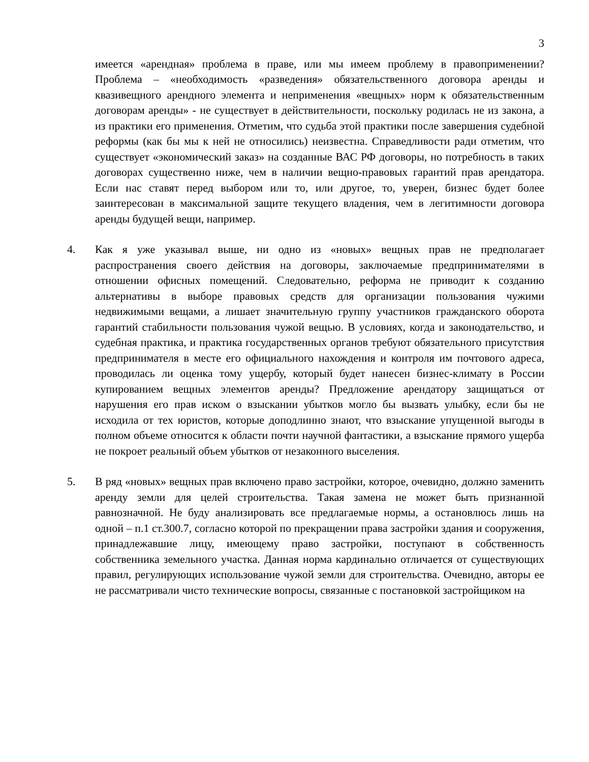3
имеется «арендная» проблема в праве, или мы имеем проблему в правоприменении? Проблема – «необходимость «разведения» обязательственного договора аренды и квазивещного арендного элемента и неприменения «вещных» норм к обязательственным договорам аренды» - не существует в действительности, поскольку родилась не из закона, а из практики его применения. Отметим, что судьба этой практики после завершения судебной реформы (как бы мы к ней не относились) неизвестна. Справедливости ради отметим, что существует «экономический заказ» на созданные ВАС РФ договоры, но потребность в таких договорах существенно ниже, чем в наличии вещно-правовых гарантий прав арендатора. Если нас ставят перед выбором или то, или другое, то, уверен, бизнес будет более заинтересован в максимальной защите текущего владения, чем в легитимности договора аренды будущей вещи, например.
4. Как я уже указывал выше, ни одно из «новых» вещных прав не предполагает распространения своего действия на договоры, заключаемые предпринимателями в отношении офисных помещений. Следовательно, реформа не приводит к созданию альтернативы в выборе правовых средств для организации пользования чужими недвижимыми вещами, а лишает значительную группу участников гражданского оборота гарантий стабильности пользования чужой вещью. В условиях, когда и законодательство, и судебная практика, и практика государственных органов требуют обязательного присутствия предпринимателя в месте его официального нахождения и контроля им почтового адреса, проводилась ли оценка тому ущербу, который будет нанесен бизнес-климату в России купированием вещных элементов аренды? Предложение арендатору защищаться от нарушения его прав иском о взыскании убытков могло бы вызвать улыбку, если бы не исходила от тех юристов, которые доподлинно знают, что взыскание упущенной выгоды в полном объеме относится к области почти научной фантастики, а взыскание прямого ущерба не покроет реальный объем убытков от незаконного выселения.
5. В ряд «новых» вещных прав включено право застройки, которое, очевидно, должно заменить аренду земли для целей строительства. Такая замена не может быть признанной равнозначной. Не буду анализировать все предлагаемые нормы, а остановлюсь лишь на одной – п.1 ст.300.7, согласно которой по прекращении права застройки здания и сооружения, принадлежавшие лицу, имеющему право застройки, поступают в собственность собственника земельного участка. Данная норма кардинально отличается от существующих правил, регулирующих использование чужой земли для строительства. Очевидно, авторы ее не рассматривали чисто технические вопросы, связанные с постановкой застройщиком на